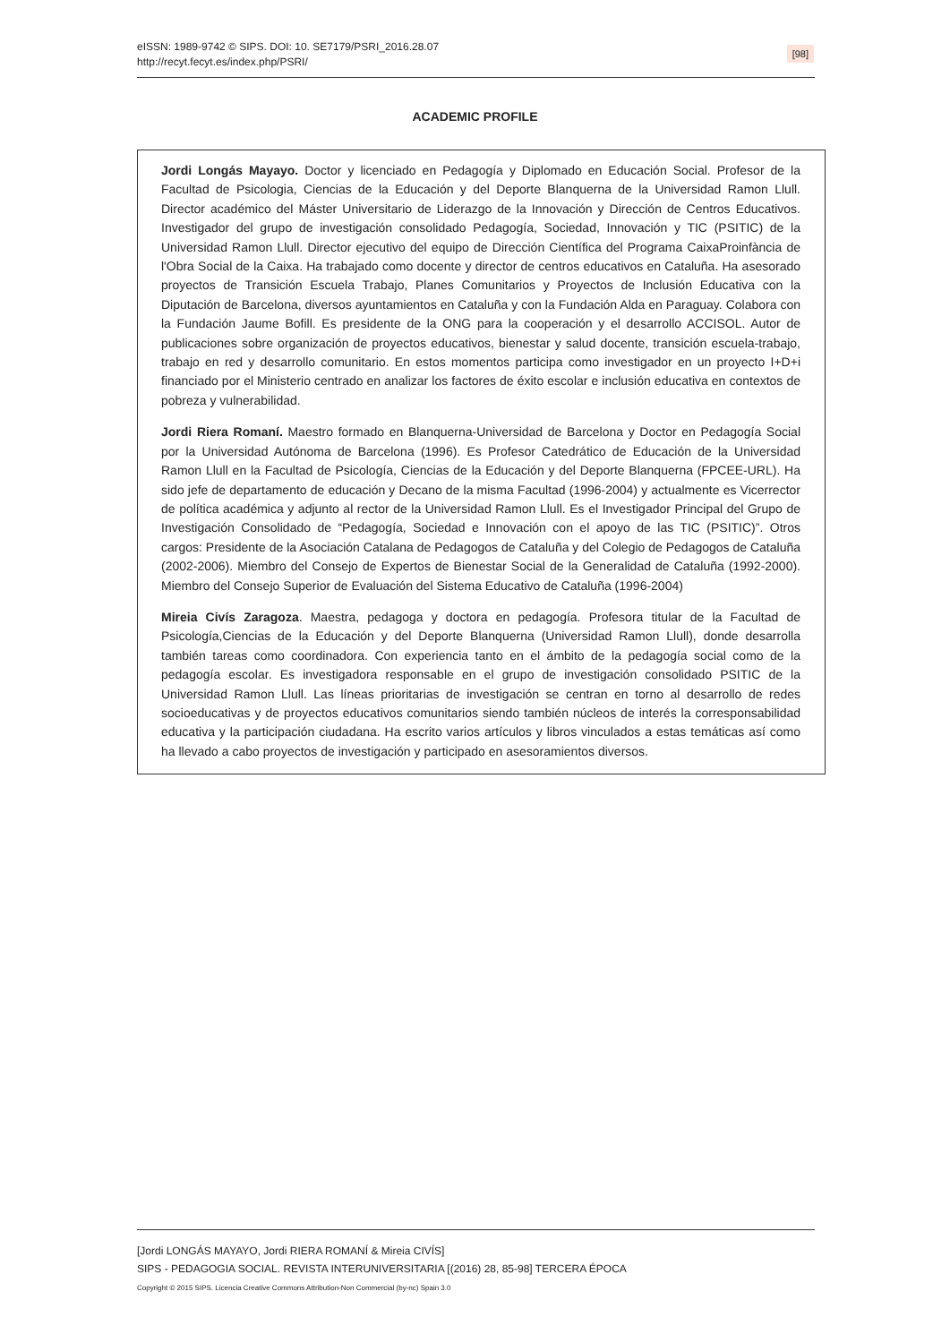eISSN: 1989-9742 © SIPS. DOI: 10. SE7179/PSRI_2016.28.07
http://recyt.fecyt.es/index.php/PSRI/
[98]
ACADEMIC PROFILE
Jordi Longás Mayayo. Doctor y licenciado en Pedagogía y Diplomado en Educación Social. Profesor de la Facultad de Psicologia, Ciencias de la Educación y del Deporte Blanquerna de la Universidad Ramon Llull. Director académico del Máster Universitario de Liderazgo de la Innovación y Dirección de Centros Educativos. Investigador del grupo de investigación consolidado Pedagogía, Sociedad, Innovación y TIC (PSITIC) de la Universidad Ramon Llull. Director ejecutivo del equipo de Dirección Científica del Programa CaixaProinfància de l'Obra Social de la Caixa. Ha trabajado como docente y director de centros educativos en Cataluña. Ha asesorado proyectos de Transición Escuela Trabajo, Planes Comunitarios y Proyectos de Inclusión Educativa con la Diputación de Barcelona, diversos ayuntamientos en Cataluña y con la Fundación Alda en Paraguay. Colabora con la Fundación Jaume Bofill. Es presidente de la ONG para la cooperación y el desarrollo ACCISOL. Autor de publicaciones sobre organización de proyectos educativos, bienestar y salud docente, transición escuela-trabajo, trabajo en red y desarrollo comunitario. En estos momentos participa como investigador en un proyecto I+D+i financiado por el Ministerio centrado en analizar los factores de éxito escolar e inclusión educativa en contextos de pobreza y vulnerabilidad.
Jordi Riera Romaní. Maestro formado en Blanquerna-Universidad de Barcelona y Doctor en Pedagogía Social por la Universidad Autónoma de Barcelona (1996). Es Profesor Catedrático de Educación de la Universidad Ramon Llull en la Facultad de Psicología, Ciencias de la Educación y del Deporte Blanquerna (FPCEE-URL). Ha sido jefe de departamento de educación y Decano de la misma Facultad (1996-2004) y actualmente es Vicerrector de política académica y adjunto al rector de la Universidad Ramon Llull. Es el Investigador Principal del Grupo de Investigación Consolidado de “Pedagogía, Sociedad e Innovación con el apoyo de las TIC (PSITIC)”. Otros cargos: Presidente de la Asociación Catalana de Pedagogos de Cataluña y del Colegio de Pedagogos de Cataluña (2002-2006). Miembro del Consejo de Expertos de Bienestar Social de la Generalidad de Cataluña (1992-2000). Miembro del Consejo Superior de Evaluación del Sistema Educativo de Cataluña (1996-2004)
Mireia Civís Zaragoza. Maestra, pedagoga y doctora en pedagogía. Profesora titular de la Facultad de Psicología,Ciencias de la Educación y del Deporte Blanquerna (Universidad Ramon Llull), donde desarrolla también tareas como coordinadora. Con experiencia tanto en el ámbito de la pedagogía social como de la pedagogía escolar. Es investigadora responsable en el grupo de investigación consolidado PSITIC de la Universidad Ramon Llull. Las líneas prioritarias de investigación se centran en torno al desarrollo de redes socioeducativas y de proyectos educativos comunitarios siendo también núcleos de interés la corresponsabilidad educativa y la participación ciudadana. Ha escrito varios artículos y libros vinculados a estas temáticas así como ha llevado a cabo proyectos de investigación y participado en asesoramientos diversos.
[Jordi LONGÁS MAYAYO, Jordi RIERA ROMANÍ & Mireia CIVÍS]
SIPS - PEDAGOGIA SOCIAL. REVISTA INTERUNIVERSITARIA [(2016) 28, 85-98] TERCERA ÉPOCA
Copyright © 2015 SIPS. Licencia Creative Commons Attribution-Non Commercial (by-nc) Spain 3.0